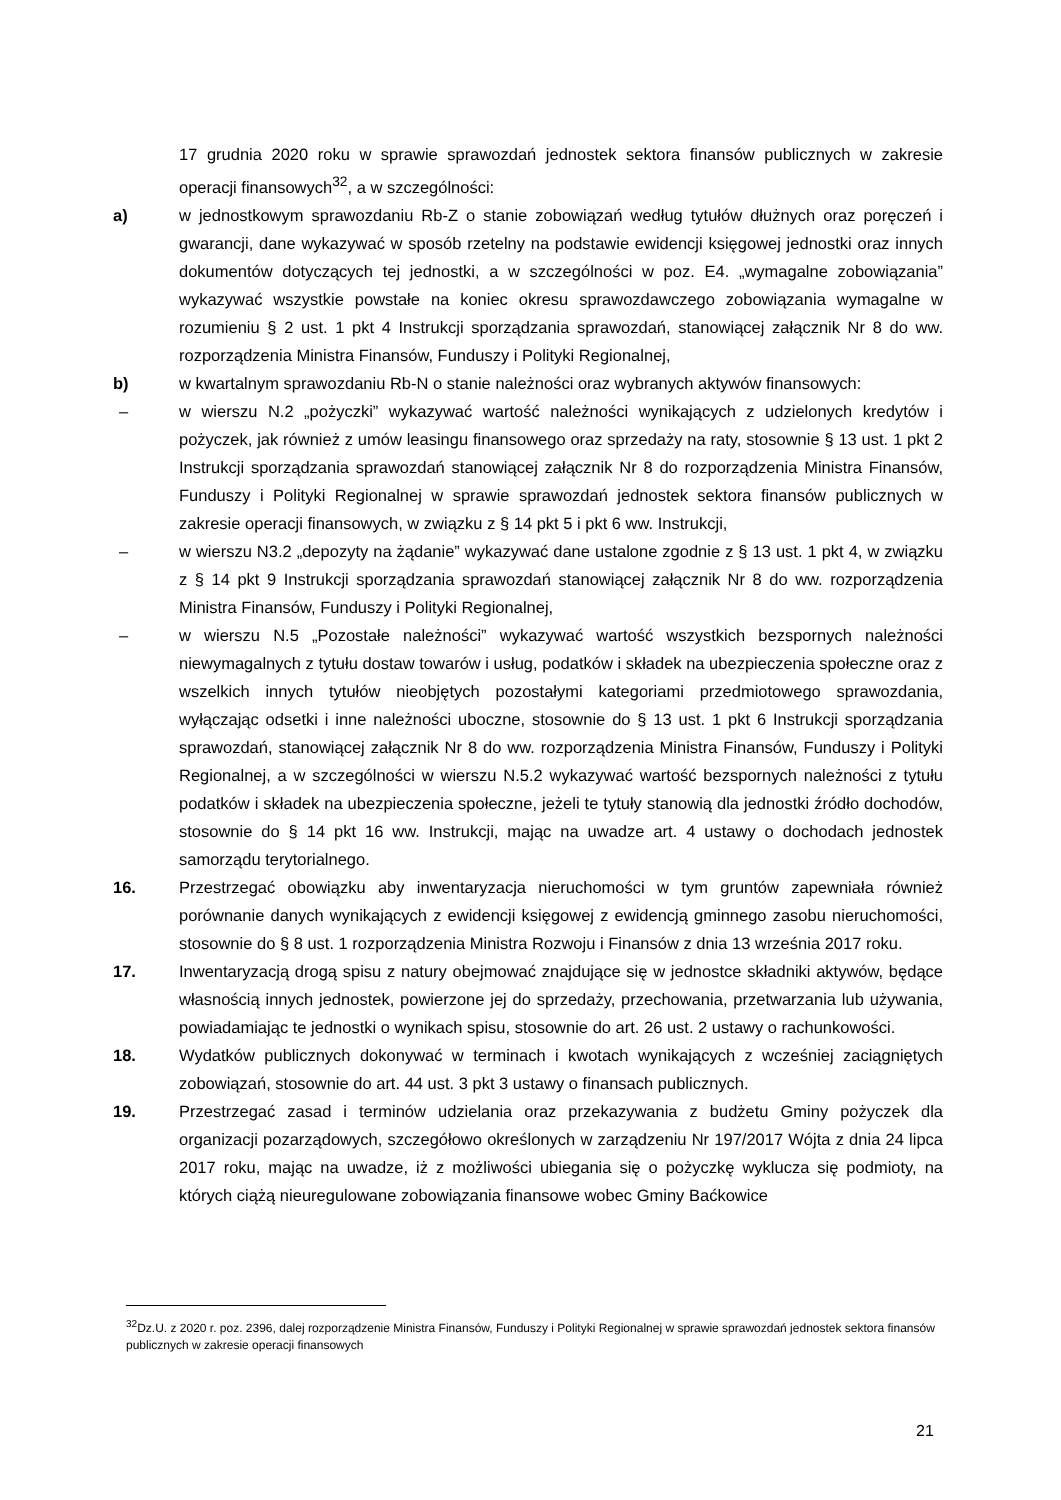17 grudnia 2020 roku w sprawie sprawozdań jednostek sektora finansów publicznych w zakresie operacji finansowych<sup>32</sup>, a w szczególności:
a) w jednostkowym sprawozdaniu Rb-Z o stanie zobowiązań według tytułów dłużnych oraz poręczeń i gwarancji, dane wykazywać w sposób rzetelny na podstawie ewidencji księgowej jednostki oraz innych dokumentów dotyczących tej jednostki, a w szczególności w poz. E4. „wymagalne zobowiązania” wykazywać wszystkie powstałe na koniec okresu sprawozdawczego zobowiązania wymagalne w rozumieniu § 2 ust. 1 pkt 4 Instrukcji sporządzania sprawozdań, stanowiącej załącznik Nr 8 do ww. rozporządzenia Ministra Finansów, Funduszy i Polityki Regionalnej,
b) w kwartalnym sprawozdaniu Rb-N o stanie należności oraz wybranych aktywów finansowych:
– w wierszu N.2 „pożyczki” wykazywać wartość należności wynikających z udzielonych kredytów i pożyczek, jak również z umów leasingu finansowego oraz sprzedaży na raty, stosownie § 13 ust. 1 pkt 2 Instrukcji sporządzania sprawozdań stanowiącej załącznik Nr 8 do rozporządzenia Ministra Finansów, Funduszy i Polityki Regionalnej w sprawie sprawozdań jednostek sektora finansów publicznych w zakresie operacji finansowych, w związku z § 14 pkt 5 i pkt 6 ww. Instrukcji,
– w wierszu N3.2 „depozyty na żądanie” wykazywać dane ustalone zgodnie z § 13 ust. 1 pkt 4, w związku z § 14 pkt 9 Instrukcji sporządzania sprawozdań stanowiącej załącznik Nr 8 do ww. rozporządzenia Ministra Finansów, Funduszy i Polityki Regionalnej,
– w wierszu N.5 „Pozostałe należności” wykazywać wartość wszystkich bezspornych należności niewymagalnych z tytułu dostaw towarów i usług, podatków i składek na ubezpieczenia społeczne oraz z wszelkich innych tytułów nieobjętych pozostałymi kategoriami przedmiotowego sprawozdania, wyłączając odsetki i inne należności uboczne, stosownie do § 13 ust. 1 pkt 6 Instrukcji sporządzania sprawozdań, stanowiącej załącznik Nr 8 do ww. rozporządzenia Ministra Finansów, Funduszy i Polityki Regionalnej, a w szczególności w wierszu N.5.2 wykazywać wartość bezspornych należności z tytułu podatków i składek na ubezpieczenia społeczne, jeżeli te tytuły stanowią dla jednostki źródło dochodów, stosownie do § 14 pkt 16 ww. Instrukcji, mając na uwadze art. 4 ustawy o dochodach jednostek samorządu terytorialnego.
16. Przestrzegać obowiązku aby inwentaryzacja nieruchomości w tym gruntów zapewniała również porównanie danych wynikających z ewidencji księgowej z ewidencją gminnego zasobu nieruchomości, stosownie do § 8 ust. 1 rozporządzenia Ministra Rozwoju i Finansów z dnia 13 września 2017 roku.
17. Inwentaryzacją drogą spisu z natury obejmować znajdujące się w jednostce składniki aktywów, będące własnością innych jednostek, powierzone jej do sprzedaży, przechowania, przetwarzania lub używania, powiadamiając te jednostki o wynikach spisu, stosownie do art. 26 ust. 2 ustawy o rachunkowości.
18. Wydatków publicznych dokonywać w terminach i kwotach wynikających z wcześniej zaciągniętych zobowiązań, stosownie do art. 44 ust. 3 pkt 3 ustawy o finansach publicznych.
19. Przestrzegać zasad i terminów udzielania oraz przekazywania z budżetu Gminy pożyczek dla organizacji pozarządowych, szczegółowo określonych w zarządzeniu Nr 197/2017 Wójta z dnia 24 lipca 2017 roku, mając na uwadze, iż z możliwości ubiegania się o pożyczkę wyklucza się podmioty, na których ciążą nieuregulowane zobowiązania finansowe wobec Gminy Baćkowice
<sup>32</sup> Dz.U. z 2020 r. poz. 2396, dalej rozporządzenie Ministra Finansów, Funduszy i Polityki Regionalnej w sprawie sprawozdań jednostek sektora finansów publicznych w zakresie operacji finansowych
21